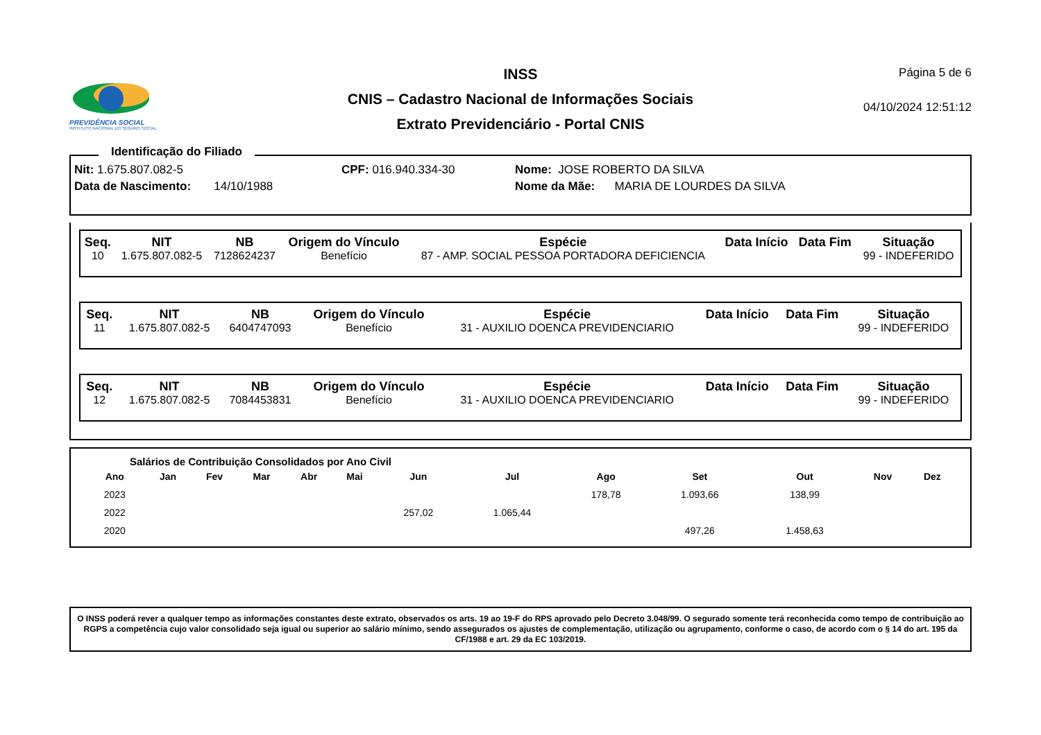PREVIDÊNCIA SOCIAL
INSTITUTO NACIONAL DO SEGURO SOCIAL
INSS
CNIS – Cadastro Nacional de Informações Sociais
Extrato Previdenciário - Portal CNIS
Página 5 de 6
04/10/2024 12:51:12
Identificação do Filiado
Nit: 1.675.807.082-5 CPF: 016.940.334-30 Nome: JOSE ROBERTO DA SILVA
Data de Nascimento: 14/10/1988 Nome da Mãe: MARIA DE LOURDES DA SILVA
| Seq. | NIT | NB | Origem do Vínculo | Espécie | Data Início | Data Fim | Situação |
| --- | --- | --- | --- | --- | --- | --- | --- |
| 10 | 1.675.807.082-5 | 7128624237 | Benefício | 87 - AMP. SOCIAL PESSOA PORTADORA DEFICIENCIA | | | 99 - INDEFERIDO |
| Seq. | NIT | NB | Origem do Vínculo | Espécie | Data Início | Data Fim | Situação |
| --- | --- | --- | --- | --- | --- | --- | --- |
| 11 | 1.675.807.082-5 | 6404747093 | Benefício | 31 - AUXILIO DOENCA PREVIDENCIARIO | | | 99 - INDEFERIDO |
| Seq. | NIT | NB | Origem do Vínculo | Espécie | Data Início | Data Fim | Situação |
| --- | --- | --- | --- | --- | --- | --- | --- |
| 12 | 1.675.807.082-5 | 7084453831 | Benefício | 31 - AUXILIO DOENCA PREVIDENCIARIO | | | 99 - INDEFERIDO |
Salários de Contribuição Consolidados por Ano Civil
| Ano | Jan | Fev | Mar | Abr | Mai | Jun | Jul | Ago | Set | Out | Nov | Dez |
| --- | --- | --- | --- | --- | --- | --- | --- | --- | --- | --- | --- | --- |
| 2023 | | | | | | | | 178,78 | 1.093,66 | 138,99 | | |
| 2022 | | | | | | 257,02 | 1.065,44 | | | | | |
| 2020 | | | | | | | | | 497,26 | 1.458,63 | | |
O INSS poderá rever a qualquer tempo as informações constantes deste extrato, observados os arts. 19 ao 19-F do RPS aprovado pelo Decreto 3.048/99. O segurado somente terá reconhecida como tempo de contribuição ao RGPS a competência cujo valor consolidado seja igual ou superior ao salário mínimo, sendo assegurados os ajustes de complementação, utilização ou agrupamento, conforme o caso, de acordo com o § 14 do art. 195 da CF/1988 e art. 29 da EC 103/2019.